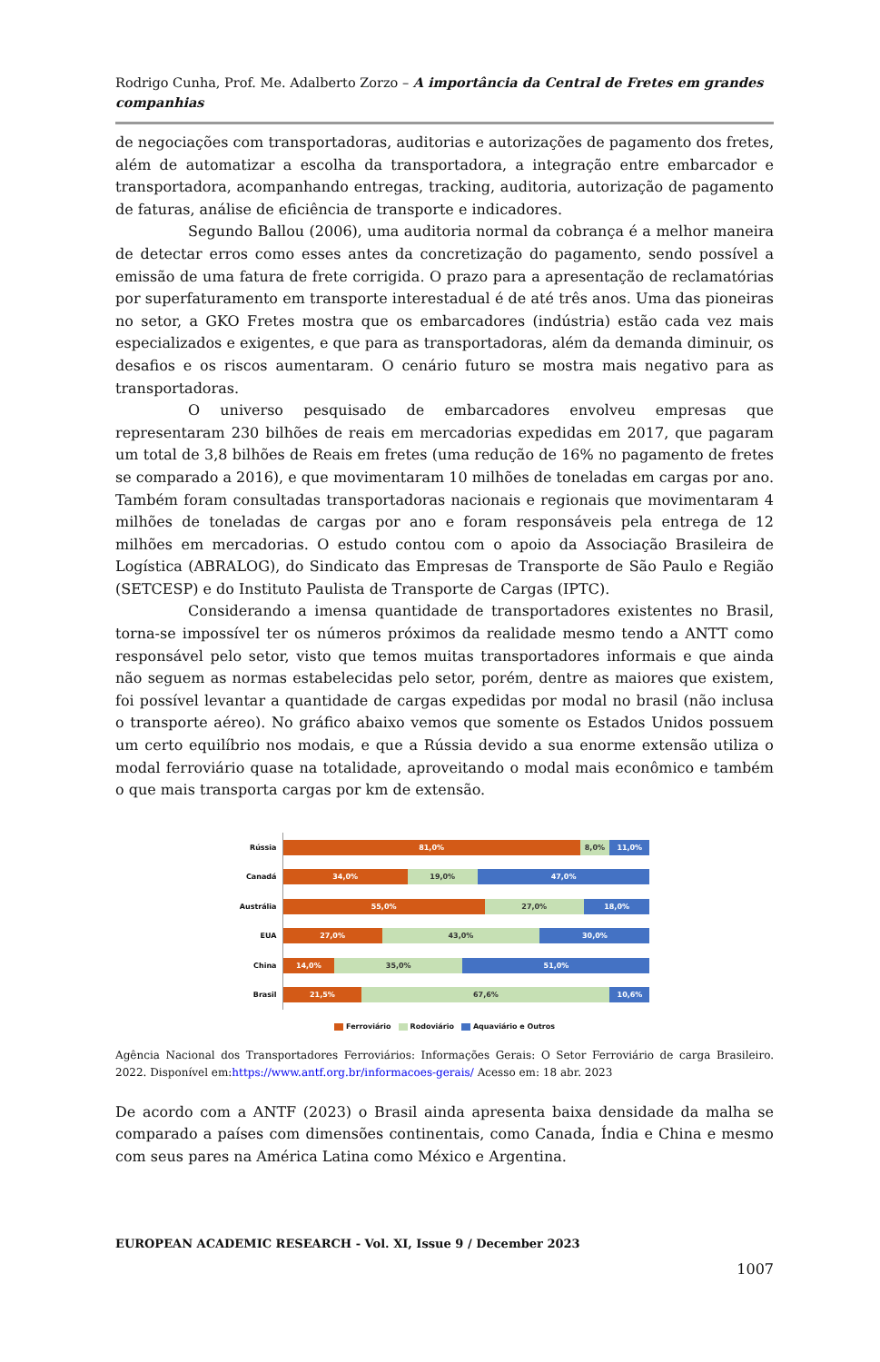Rodrigo Cunha, Prof. Me. Adalberto Zorzo – A importância da Central de Fretes em grandes companhias
de negociações com transportadoras, auditorias e autorizações de pagamento dos fretes, além de automatizar a escolha da transportadora, a integração entre embarcador e transportadora, acompanhando entregas, tracking, auditoria, autorização de pagamento de faturas, análise de eficiência de transporte e indicadores.
Segundo Ballou (2006), uma auditoria normal da cobrança é a melhor maneira de detectar erros como esses antes da concretização do pagamento, sendo possível a emissão de uma fatura de frete corrigida. O prazo para a apresentação de reclamatórias por superfaturamento em transporte interestadual é de até três anos. Uma das pioneiras no setor, a GKO Fretes mostra que os embarcadores (indústria) estão cada vez mais especializados e exigentes, e que para as transportadoras, além da demanda diminuir, os desafios e os riscos aumentaram. O cenário futuro se mostra mais negativo para as transportadoras.
O universo pesquisado de embarcadores envolveu empresas que representaram 230 bilhões de reais em mercadorias expedidas em 2017, que pagaram um total de 3,8 bilhões de Reais em fretes (uma redução de 16% no pagamento de fretes se comparado a 2016), e que movimentaram 10 milhões de toneladas em cargas por ano. Também foram consultadas transportadoras nacionais e regionais que movimentaram 4 milhões de toneladas de cargas por ano e foram responsáveis pela entrega de 12 milhões em mercadorias. O estudo contou com o apoio da Associação Brasileira de Logística (ABRALOG), do Sindicato das Empresas de Transporte de São Paulo e Região (SETCESP) e do Instituto Paulista de Transporte de Cargas (IPTC).
Considerando a imensa quantidade de transportadores existentes no Brasil, torna-se impossível ter os números próximos da realidade mesmo tendo a ANTT como responsável pelo setor, visto que temos muitas transportadores informais e que ainda não seguem as normas estabelecidas pelo setor, porém, dentre as maiores que existem, foi possível levantar a quantidade de cargas expedidas por modal no brasil (não inclusa o transporte aéreo). No gráfico abaixo vemos que somente os Estados Unidos possuem um certo equilíbrio nos modais, e que a Rússia devido a sua enorme extensão utiliza o modal ferroviário quase na totalidade, aproveitando o modal mais econômico e também o que mais transporta cargas por km de extensão.
Rússia
81,0% 8,0% 11,0%
Canadá
34,0% 19,0% 47,0%
Austrália
55,0% 27,0% 18,0%
EUA
27,0% 43,0% 30,0%
China
14,0% 35,0% 51,0%
Brasil
21,5% 67,6% 10,6%
Ferroviário Rodoviário Aquaviário e Outros
Agência Nacional dos Transportadores Ferroviários: Informações Gerais: O Setor Ferroviário de carga Brasileiro. 2022. Disponível em:https://www.antf.org.br/informacoes-gerais/ Acesso em: 18 abr. 2023
De acordo com a ANTF (2023) o Brasil ainda apresenta baixa densidade da malha se comparado a países com dimensões continentais, como Canada, Índia e China e mesmo com seus pares na América Latina como México e Argentina.
EUROPEAN ACADEMIC RESEARCH - Vol. XI, Issue 9 / December 2023
1007